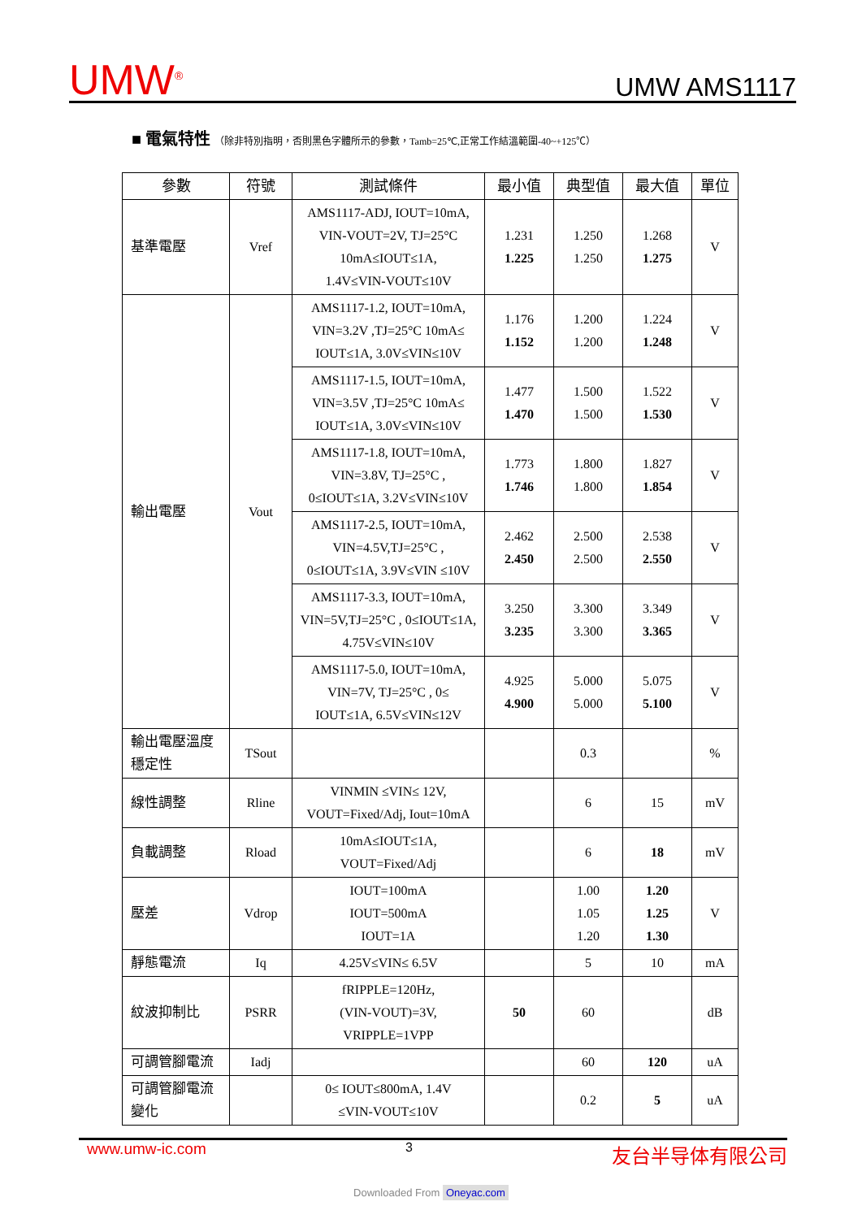UMW<sup>®</sup>
UMW AMS1117
■ 電氣特性 （除非特別指明，否則黑色字體所示的參數，Tamb=25℃,正常工作結溫範圍-40~+125℃）
| 參數 | 符號 | 測試條件 | 最小值 | 典型值 | 最大值 | 單位 |
| --- | --- | --- | --- | --- | --- | --- |
| 基準電壓 | Vref | AMS1117-ADJ, IOUT=10mA, VIN-VOUT=2V, TJ=25°C 10mA≤IOUT≤1A, 1.4V≤VIN-VOUT≤10V | 1.231 1.225 | 1.250 1.250 | 1.268 1.275 | V |
| 輸出電壓 | Vout | AMS1117-1.2, IOUT=10mA, VIN=3.2V ,TJ=25°C 10mA≤ IOUT≤1A, 3.0V≤VIN≤10V | 1.176 1.152 | 1.200 1.200 | 1.224 1.248 | V |
| | | AMS1117-1.5, IOUT=10mA, VIN=3.5V ,TJ=25°C 10mA≤ IOUT≤1A, 3.0V≤VIN≤10V | 1.477 1.470 | 1.500 1.500 | 1.522 1.530 | V |
| | | AMS1117-1.8, IOUT=10mA, VIN=3.8V, TJ=25°C , 0≤IOUT≤1A, 3.2V≤VIN≤10V | 1.773 1.746 | 1.800 1.800 | 1.827 1.854 | V |
| | | AMS1117-2.5, IOUT=10mA, VIN=4.5V,TJ=25°C , 0≤IOUT≤1A, 3.9V≤VIN ≤10V | 2.462 2.450 | 2.500 2.500 | 2.538 2.550 | V |
| | | AMS1117-3.3, IOUT=10mA, VIN=5V,TJ=25°C , 0≤IOUT≤1A, 4.75V≤VIN≤10V | 3.250 3.235 | 3.300 3.300 | 3.349 3.365 | V |
| | | AMS1117-5.0, IOUT=10mA, VIN=7V, TJ=25°C , 0≤ IOUT≤1A, 6.5V≤VIN≤12V | 4.925 4.900 | 5.000 5.000 | 5.075 5.100 | V |
| 輸出電壓溫度穩定性 | TSout | | | 0.3 | | % |
| 線性調整 | Rline | VINMIN ≤VIN≤ 12V, VOUT=Fixed/Adj, Iout=10mA | | 6 | 15 | mV |
| 負載調整 | Rload | 10mA≤IOUT≤1A, VOUT=Fixed/Adj | | 6 | 18 | mV |
| 壓差 | Vdrop | IOUT=100mA IOUT=500mA IOUT=1A | | 1.00 1.05 1.20 | 1.20 1.25 1.30 | V |
| 靜態電流 | Iq | 4.25V≤VIN≤ 6.5V | | 5 | 10 | mA |
| 紋波抑制比 | PSRR | fRIPPLE=120Hz, (VIN-VOUT)=3V, VRIPPLE=1VPP | 50 | 60 | | dB |
| 可調管腳電流 | Iadj | | | 60 | 120 | uA |
| 可調管腳電流變化 | | 0≤ IOUT≤800mA, 1.4V ≤VIN-VOUT≤10V | | 0.2 | 5 | uA |
www.umw-ic.com 3 友台半导体有限公司
Downloaded From Oneyac.com